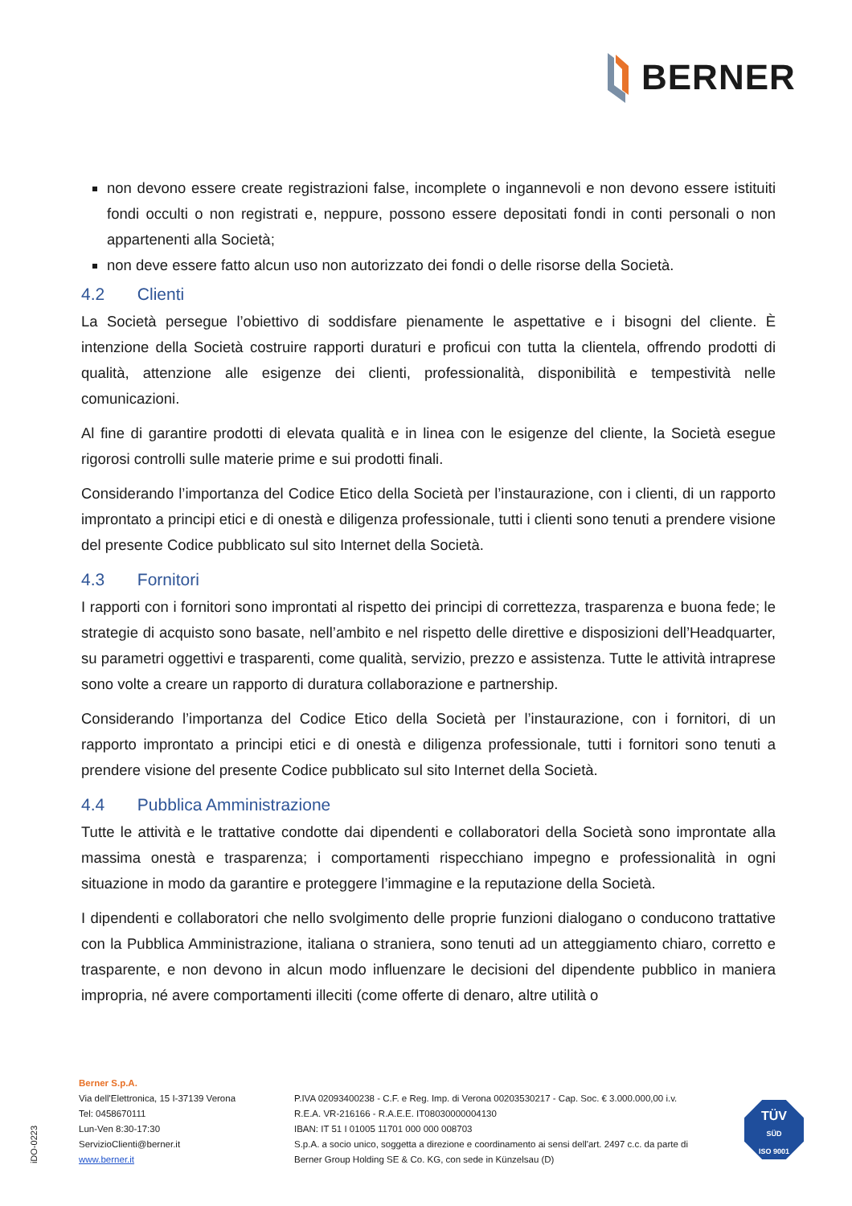BERNER
non devono essere create registrazioni false, incomplete o ingannevoli e non devono essere istituiti fondi occulti o non registrati e, neppure, possono essere depositati fondi in conti personali o non appartenenti alla Società;
non deve essere fatto alcun uso non autorizzato dei fondi o delle risorse della Società.
4.2 Clienti
La Società persegue l’obiettivo di soddisfare pienamente le aspettative e i bisogni del cliente. È intenzione della Società costruire rapporti duraturi e proficui con tutta la clientela, offrendo prodotti di qualità, attenzione alle esigenze dei clienti, professionalità, disponibilità e tempestività nelle comunicazioni.
Al fine di garantire prodotti di elevata qualità e in linea con le esigenze del cliente, la Società esegue rigorosi controlli sulle materie prime e sui prodotti finali.
Considerando l’importanza del Codice Etico della Società per l’instaurazione, con i clienti, di un rapporto improntato a principi etici e di onestà e diligenza professionale, tutti i clienti sono tenuti a prendere visione del presente Codice pubblicato sul sito Internet della Società.
4.3 Fornitori
I rapporti con i fornitori sono improntati al rispetto dei principi di correttezza, trasparenza e buona fede; le strategie di acquisto sono basate, nell’ambito e nel rispetto delle direttive e disposizioni dell’Headquarter, su parametri oggettivi e trasparenti, come qualità, servizio, prezzo e assistenza. Tutte le attività intraprese sono volte a creare un rapporto di duratura collaborazione e partnership.
Considerando l’importanza del Codice Etico della Società per l’instaurazione, con i fornitori, di un rapporto improntato a principi etici e di onestà e diligenza professionale, tutti i fornitori sono tenuti a prendere visione del presente Codice pubblicato sul sito Internet della Società.
4.4 Pubblica Amministrazione
Tutte le attività e le trattative condotte dai dipendenti e collaboratori della Società sono improntate alla massima onestà e trasparenza; i comportamenti rispecchiano impegno e professionalità in ogni situazione in modo da garantire e proteggere l’immagine e la reputazione della Società.
I dipendenti e collaboratori che nello svolgimento delle proprie funzioni dialogano o conducono trattative con la Pubblica Amministrazione, italiana o straniera, sono tenuti ad un atteggiamento chiaro, corretto e trasparente, e non devono in alcun modo influenzare le decisioni del dipendente pubblico in maniera impropria, né avere comportamenti illeciti (come offerte di denaro, altre utilità o
iDO-0223
Berner S.p.A.
Via dell'Elettronica, 15 I-37139 Verona
Tel: 0458670111
Lun-Ven 8:30-17:30
ServizioClienti@berner.it
www.berner.it
P.IVA 02093400238 - C.F. e Reg. Imp. di Verona 00203530217 - Cap. Soc. € 3.000.000,00 i.v.
R.E.A. VR-216166 - R.A.E.E. IT08030000004130
IBAN: IT 51 I 01005 11701 000 000 008703
S.p.A. a socio unico, soggetta a direzione e coordinamento ai sensi dell'art. 2497 c.c. da parte di
Berner Group Holding SE & Co. KG, con sede in Künzelsau (D)
TÜV
SÜD
ISO 9001